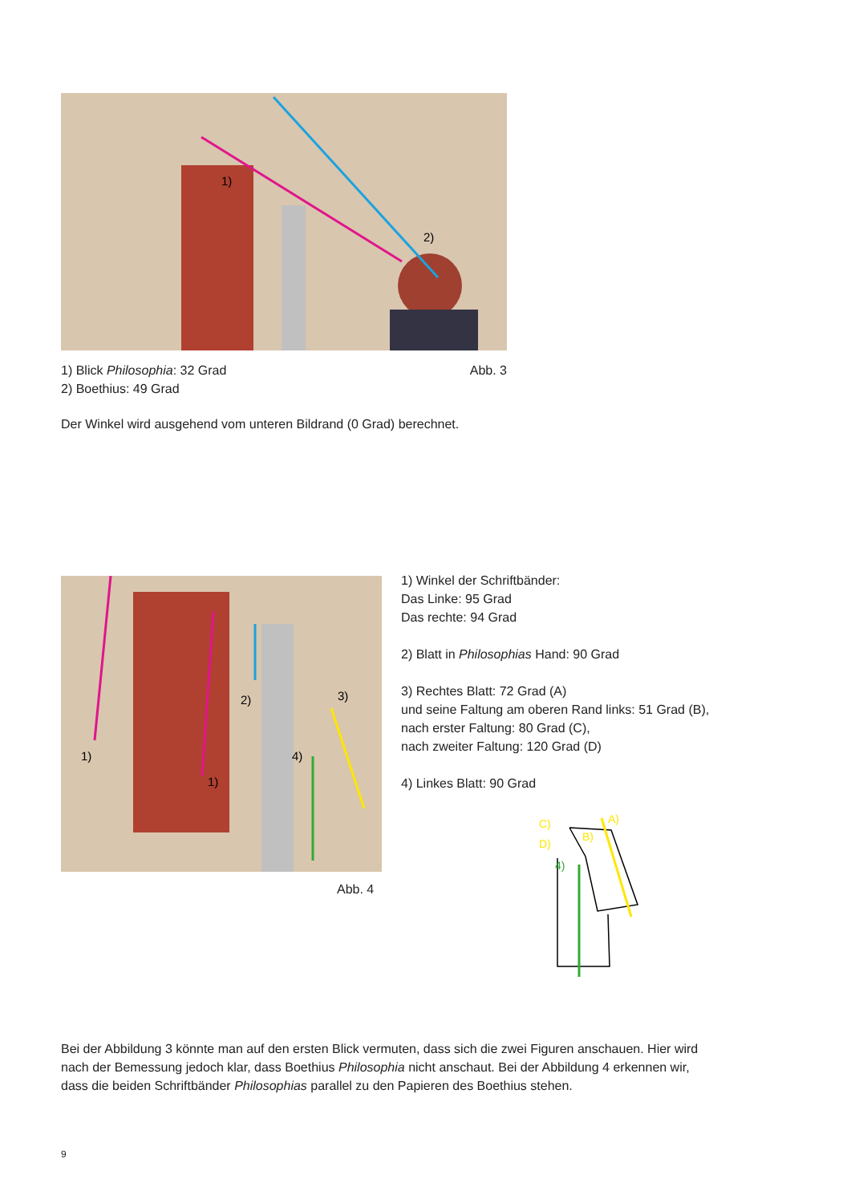1)
2)
1) Blick Philosophia: 32 Grad Abb. 3
2) Boethius: 49 Grad
Der Winkel wird ausgehend vom unteren Bildrand (0 Grad) berechnet.
1)
1)
2)
3)
4)
Abb. 4
1) Winkel der Schriftbänder:
Das Linke: 95 Grad
Das rechte: 94 Grad
2) Blatt in Philosophias Hand: 90 Grad
3) Rechtes Blatt: 72 Grad (A)
und seine Faltung am oberen Rand links: 51 Grad (B),
nach erster Faltung: 80 Grad (C),
nach zweiter Faltung: 120 Grad (D)
4) Linkes Blatt: 90 Grad
C)
D)
A)
B)
4)
Bei der Abbildung 3 könnte man auf den ersten Blick vermuten, dass sich die zwei Figuren anschauen. Hier wird nach der Bemessung jedoch klar, dass Boethius Philosophia nicht anschaut. Bei der Abbildung 4 erkennen wir, dass die beiden Schriftbänder Philosophias parallel zu den Papieren des Boethius stehen.
9